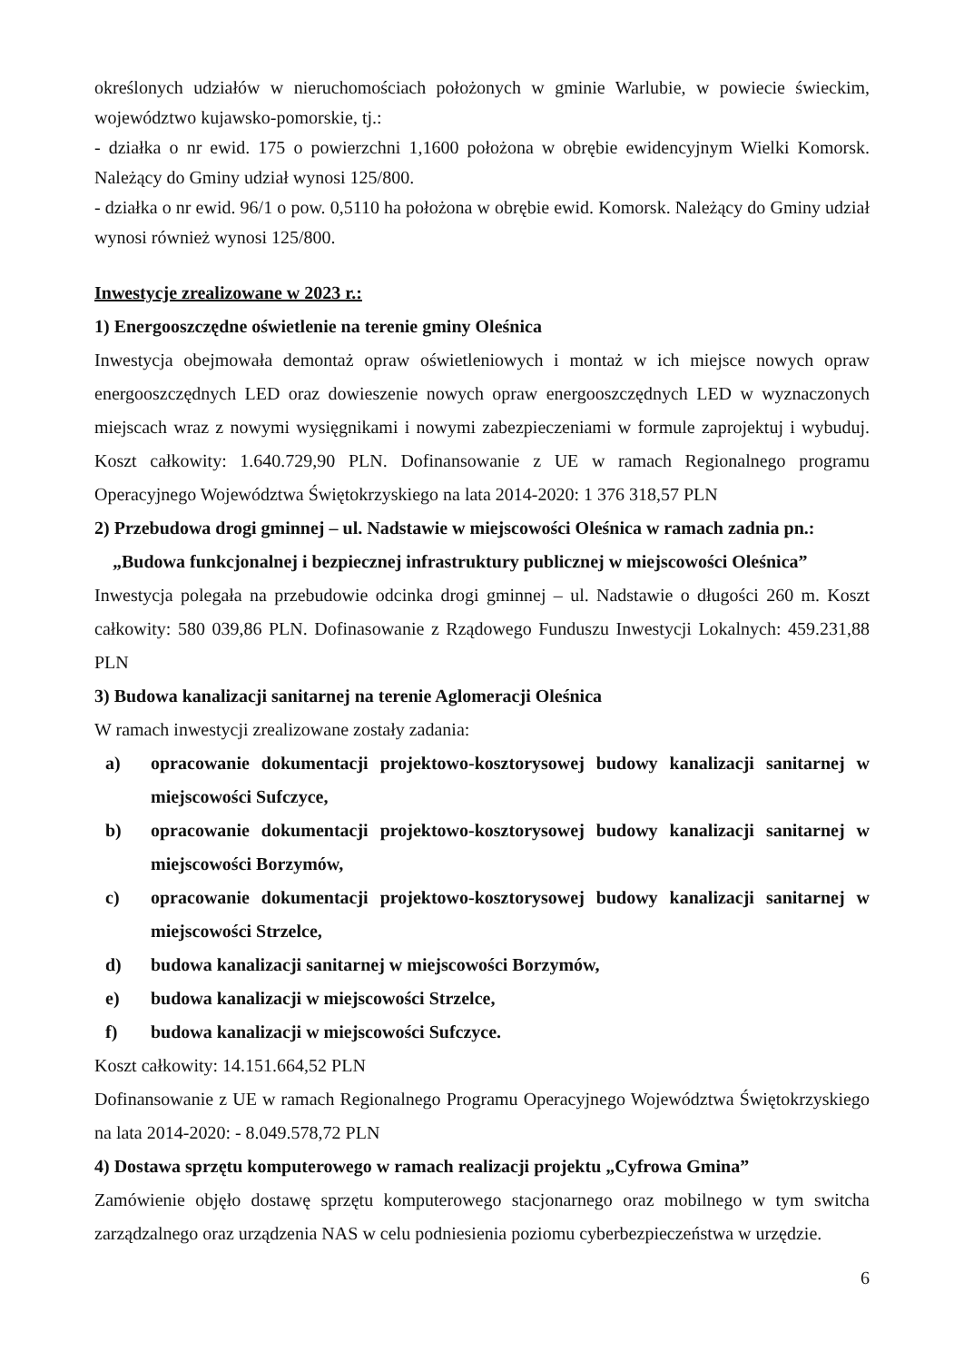określonych udziałów w nieruchomościach położonych w gminie Warlubie, w powiecie świeckim, województwo kujawsko-pomorskie, tj.:
- działka o nr ewid. 175 o powierzchni 1,1600 położona w obrębie ewidencyjnym Wielki Komorsk. Należący do Gminy udział wynosi 125/800.
- działka o nr ewid. 96/1 o pow. 0,5110 ha położona w obrębie ewid. Komorsk. Należący do Gminy udział wynosi również wynosi 125/800.
Inwestycje zrealizowane w 2023 r.:
1) Energooszczędne oświetlenie na terenie gminy Oleśnica
Inwestycja obejmowała demontaż opraw oświetleniowych i montaż w ich miejsce nowych opraw energooszczędnych LED oraz dowieszenie nowych opraw energooszczędnych LED w wyznaczonych miejscach wraz z nowymi wysięgnikami i nowymi zabezpieczeniami w formule zaprojektuj i wybuduj. Koszt całkowity: 1.640.729,90 PLN. Dofinansowanie z UE w ramach Regionalnego programu Operacyjnego Województwa Świętokrzyskiego na lata 2014-2020: 1 376 318,57 PLN
2) Przebudowa drogi gminnej – ul. Nadstawie w miejscowości Oleśnica w ramach zadnia pn.:
„Budowa funkcjonalnej i bezpiecznej infrastruktury publicznej w miejscowości Oleśnica”
Inwestycja polegała na przebudowie odcinka drogi gminnej – ul. Nadstawie o długości 260 m. Koszt całkowity: 580 039,86 PLN. Dofinasowanie z Rządowego Funduszu Inwestycji Lokalnych: 459.231,88 PLN
3) Budowa kanalizacji sanitarnej na terenie Aglomeracji Oleśnica
W ramach inwestycji zrealizowane zostały zadania:
a) opracowanie dokumentacji projektowo-kosztorysowej budowy kanalizacji sanitarnej w miejscowości Sufczyce,
b) opracowanie dokumentacji projektowo-kosztorysowej budowy kanalizacji sanitarnej w miejscowości Borzymów,
c) opracowanie dokumentacji projektowo-kosztorysowej budowy kanalizacji sanitarnej w miejscowości Strzelce,
d) budowa kanalizacji sanitarnej w miejscowości Borzymów,
e) budowa kanalizacji w miejscowości Strzelce,
f) budowa kanalizacji w miejscowości Sufczyce.
Koszt całkowity: 14.151.664,52 PLN
Dofinansowanie z UE w ramach Regionalnego Programu Operacyjnego Województwa Świętokrzyskiego na lata 2014-2020: - 8.049.578,72 PLN
4) Dostawa sprzętu komputerowego w ramach realizacji projektu „Cyfrowa Gmina”
Zamówienie objęło dostawę sprzętu komputerowego stacjonarnego oraz mobilnego w tym switcha zarządzalnego oraz urządzenia NAS w celu podniesienia poziomu cyberbezpieczeństwa w urzędzie.
6